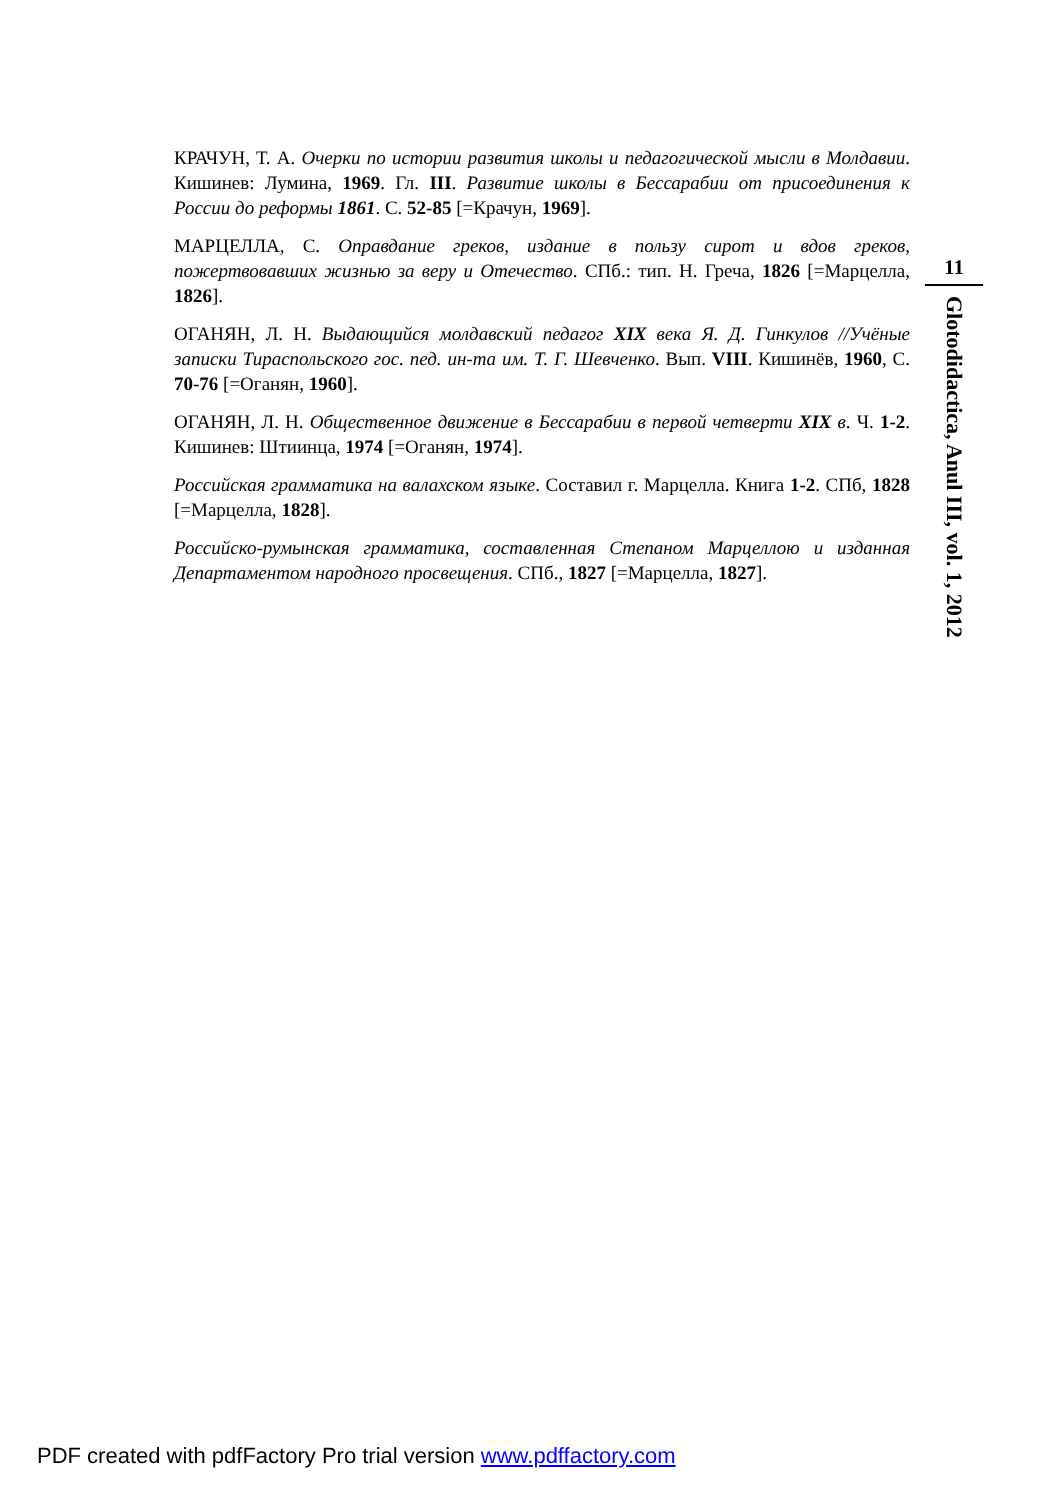КРАЧУН, Т. А. Очерки по истории развития школы и педагогической мысли в Молдавии. Кишинев: Лумина, 1969. Гл. III. Развитие школы в Бессарабии от присоединения к России до реформы 1861. С. 52-85 [=Крачун, 1969].
МАРЦЕЛЛА, С. Оправдание греков, издание в пользу сирот и вдов греков, пожертвовавших жизнью за веру и Отечество. СПб.: тип. Н. Греча, 1826 [=Марцелла, 1826].
ОГАНЯН, Л. Н. Выдающийся молдавский педагог XIX века Я. Д. Гинкулов //Учёные записки Тираспольского гос. пед. ин-та им. Т. Г. Шевченко. Вып. VIII. Кишинёв, 1960, С. 70-76 [=Оганян, 1960].
ОГАНЯН, Л. Н. Общественное движение в Бессарабии в первой четверти XIX в. Ч. 1-2. Кишинев: Штиинца, 1974 [=Оганян, 1974].
Российская грамматика на валахском языке. Составил г. Марцелла. Книга 1-2. СПб, 1828 [=Марцелла, 1828].
Российско-румынская грамматика, составленная Степаном Марцеллою и изданная Департаментом народного просвещения. СПб., 1827 [=Марцелла, 1827].
11
Glotodidactica, Anul III, vol. 1, 2012
PDF created with pdfFactory Pro trial version www.pdffactory.com